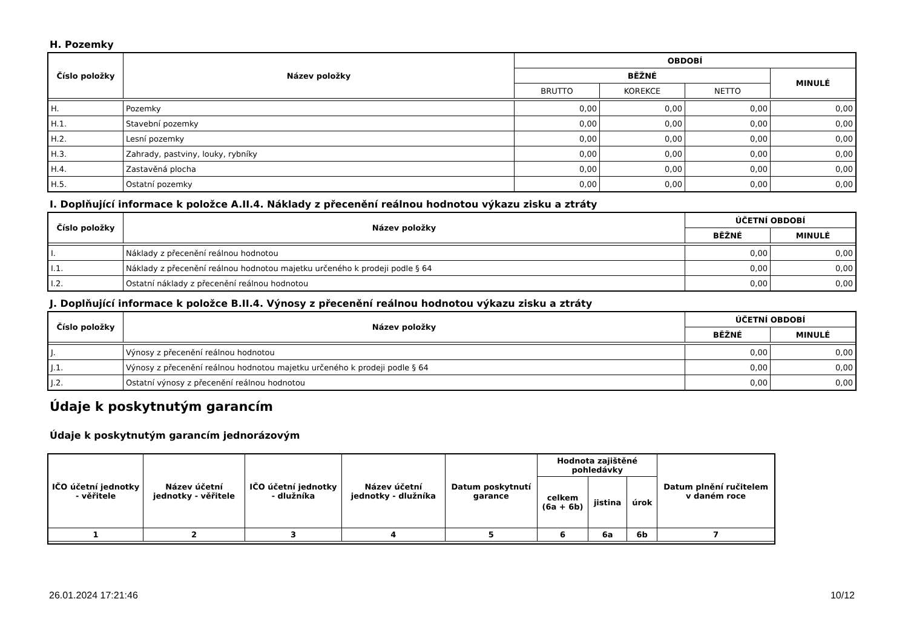H. Pozemky
| Číslo položky | Název položky | OBDOBÍ | | | |
| --- | --- | --- | --- | --- | --- |
| | | BĚŽNÉ | | | MINULÉ |
| | | BRUTTO | KOREKCE | NETTO | |
| H. | Pozemky | 0,00 | 0,00 | 0,00 | 0,00 |
| H.1. | Stavební pozemky | 0,00 | 0,00 | 0,00 | 0,00 |
| H.2. | Lesní pozemky | 0,00 | 0,00 | 0,00 | 0,00 |
| H.3. | Zahrady, pastviny, louky, rybníky | 0,00 | 0,00 | 0,00 | 0,00 |
| H.4. | Zastavěná plocha | 0,00 | 0,00 | 0,00 | 0,00 |
| H.5. | Ostatní pozemky | 0,00 | 0,00 | 0,00 | 0,00 |
I. Doplňující informace k položce A.II.4. Náklady z přecenění reálnou hodnotou výkazu zisku a ztráty
| Číslo položky | Název položky | ÚČETNÍ OBDOBÍ | |
| --- | --- | --- | --- |
| | | BĚŽNÉ | MINULÉ |
| I. | Náklady z přecenění reálnou hodnotou | 0,00 | 0,00 |
| I.1. | Náklady z přecenění reálnou hodnotou majetku určeného k prodeji podle § 64 | 0,00 | 0,00 |
| I.2. | Ostatní náklady z přecenění reálnou hodnotou | 0,00 | 0,00 |
J. Doplňující informace k položce B.II.4. Výnosy z přecenění reálnou hodnotou výkazu zisku a ztráty
| Číslo položky | Název položky | ÚČETNÍ OBDOBÍ | |
| --- | --- | --- | --- |
| | | BĚŽNÉ | MINULÉ |
| J. | Výnosy z přecenění reálnou hodnotou | 0,00 | 0,00 |
| J.1. | Výnosy z přecenění reálnou hodnotou majetku určeného k prodeji podle § 64 | 0,00 | 0,00 |
| J.2. | Ostatní výnosy z přecenění reálnou hodnotou | 0,00 | 0,00 |
Údaje k poskytnutým garancím
Údaje k poskytnutým garancím jednorázovým
| IČO účetní jednotky - věřitele | Název účetní jednotky - věřitele | IČO účetní jednotky - dlužníka | Název účetní jednotky - dlužníka | Datum poskytnutí garance | Hodnota zajištěné pohledávky | | | Datum plnění ručitelem v daném roce |
| --- | --- | --- | --- | --- | --- | --- | --- | --- |
| | | | | | celkem (6a + 6b) | jistina | úrok | |
| 1 | 2 | 3 | 4 | 5 | 6 | 6a | 6b | 7 |
26.01.2024 17:21:46 10/12